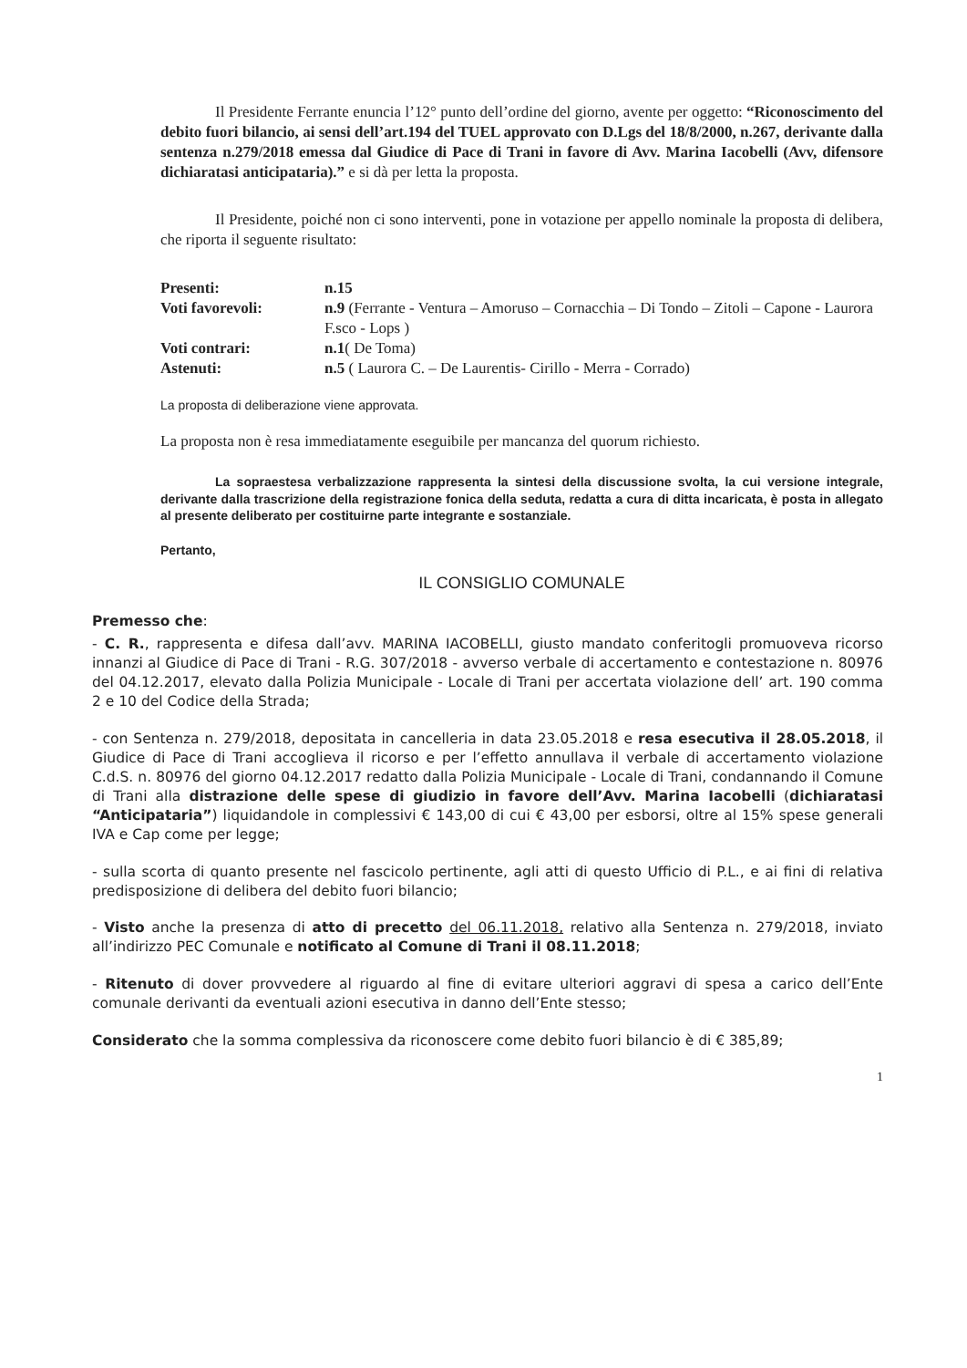Il Presidente Ferrante enuncia l’12° punto dell’ordine del giorno, avente per oggetto: “Riconoscimento del debito fuori bilancio, ai sensi dell’art.194 del TUEL approvato con D.Lgs del 18/8/2000, n.267, derivante dalla sentenza n.279/2018 emessa dal Giudice di Pace di Trani in favore di Avv. Marina Iacobelli (Avv, difensore dichiaratasi anticipataria).” e si dà per letta la proposta.
Il Presidente, poiché non ci sono interventi, pone in votazione per appello nominale la proposta di delibera, che riporta il seguente risultato:
| Presenti: | n.15 |
| Voti favorevoli: | n.9 (Ferrante - Ventura – Amoruso – Cornacchia – Di Tondo – Zitoli – Capone - Laurora F.sco - Lops ) |
| Voti contrari: | n.1 ( De Toma) |
| Astenuti: | n.5 ( Laurora C. – De Laurentis- Cirillo - Merra - Corrado) |
La proposta di deliberazione viene approvata.
La proposta non è resa immediatamente eseguibile per mancanza del quorum richiesto.
La sopraestesa verbalizzazione rappresenta la sintesi della discussione svolta, la cui versione integrale, derivante dalla trascrizione della registrazione fonica della seduta, redatta a cura di ditta incaricata, è posta in allegato al presente deliberato per costituirne parte integrante e sostanziale.
Pertanto,
IL CONSIGLIO COMUNALE
Premesso che:
- C. R., rappresenta e difesa dall’avv. MARINA IACOBELLI, giusto mandato conferitogli promuoveva ricorso innanzi al Giudice di Pace di Trani - R.G. 307/2018 - avverso verbale di accertamento e contestazione n. 80976 del 04.12.2017, elevato dalla Polizia Municipale - Locale di Trani per accertata violazione dell’ art. 190 comma 2 e 10 del Codice della Strada;
- con Sentenza n. 279/2018, depositata in cancelleria in data 23.05.2018 e resa esecutiva il 28.05.2018, il Giudice di Pace di Trani accoglieva il ricorso e per l’effetto annullava il verbale di accertamento violazione C.d.S. n. 80976 del giorno 04.12.2017 redatto dalla Polizia Municipale - Locale di Trani, condannando il Comune di Trani alla distrazione delle spese di giudizio in favore dell’Avv. Marina Iacobelli (dichiaratasi “Anticipataria”) liquidandole in complessivi € 143,00 di cui € 43,00 per esborsi, oltre al 15% spese generali IVA e Cap come per legge;
- sulla scorta di quanto presente nel fascicolo pertinente, agli atti di questo Ufficio di P.L., e ai fini di relativa predisposizione di delibera del debito fuori bilancio;
- Visto anche la presenza di atto di precetto del 06.11.2018, relativo alla Sentenza n. 279/2018, inviato all’indirizzo PEC Comunale e notificato al Comune di Trani il 08.11.2018;
- Ritenuto di dover provvedere al riguardo al fine di evitare ulteriori aggravi di spesa a carico dell’Ente comunale derivanti da eventuali azioni esecutiva in danno dell’Ente stesso;
Considerato che la somma complessiva da riconoscere come debito fuori bilancio è di € 385,89;
1